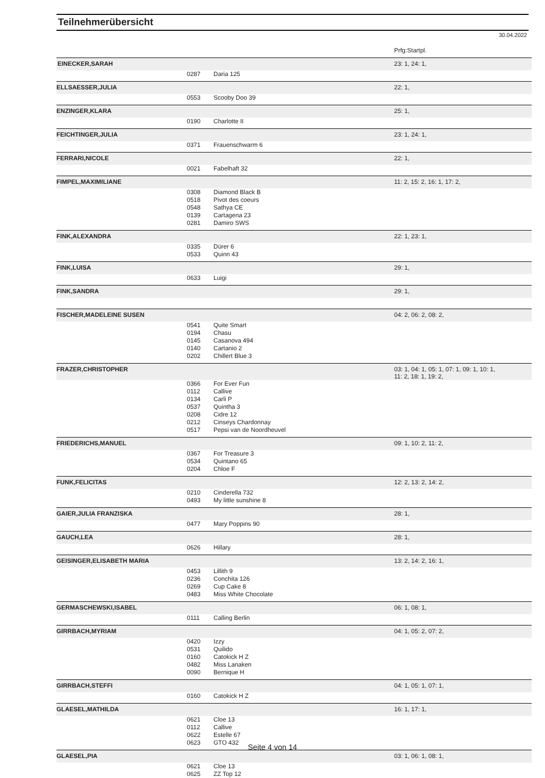Teilnehmerübersicht
30.04.2022
Prfg:Startpl.
| EINECKER,SARAH | | | 23: 1, 24: 1, |
| | 0287 | Daria 125 | |
| ELLSAESSER,JULIA | | | 22: 1, |
| | 0553 | Scooby Doo 39 | |
| ENZINGER,KLARA | | | 25: 1, |
| | 0190 | Charlotte II | |
| FEICHTINGER,JULIA | | | 23: 1, 24: 1, |
| | 0371 | Frauenschwarm 6 | |
| FERRARI,NICOLE | | | 22: 1, |
| | 0021 | Fabelhaft 32 | |
| FIMPEL,MAXIMILIANE | | | 11: 2, 15: 2, 16: 1, 17: 2, |
| | 0308 | Diamond Black B | |
| | 0518 | Pivot des coeurs | |
| | 0548 | Sathya CE | |
| | 0139 | Cartagena 23 | |
| | 0281 | Damiro SWS | |
| FINK,ALEXANDRA | | | 22: 1, 23: 1, |
| | 0335 | Dürer 6 | |
| | 0533 | Quinn 43 | |
| FINK,LUISA | | | 29: 1, |
| | 0633 | Luigi | |
| FINK,SANDRA | | | 29: 1, |
| FISCHER,MADELEINE SUSEN | | | 04: 2, 06: 2, 08: 2, |
| | 0541 | Quite Smart | |
| | 0194 | Chasu | |
| | 0145 | Casanova 494 | |
| | 0140 | Cartanio 2 | |
| | 0202 | Chillert Blue 3 | |
| FRAZER,CHRISTOPHER | | | 03: 1, 04: 1, 05: 1, 07: 1, 09: 1, 10: 1, 11: 2, 18: 1, 19: 2, |
| | 0366 | For Ever Fun | |
| | 0112 | Callive | |
| | 0134 | Carli P | |
| | 0537 | Quintha 3 | |
| | 0208 | Cidre 12 | |
| | 0212 | Cinseys Chardonnay | |
| | 0517 | Pepsi van de Noordheuvel | |
| FRIEDERICHS,MANUEL | | | 09: 1, 10: 2, 11: 2, |
| | 0367 | For Treasure 3 | |
| | 0534 | Quintano 65 | |
| | 0204 | Chloe F | |
| FUNK,FELICITAS | | | 12: 2, 13: 2, 14: 2, |
| | 0210 | Cinderella 732 | |
| | 0493 | My little sunshine 8 | |
| GAIER,JULIA FRANZISKA | | | 28: 1, |
| | 0477 | Mary Poppins 90 | |
| GAUCH,LEA | | | 28: 1, |
| | 0626 | Hillary | |
| GEISINGER,ELISABETH MARIA | | | 13: 2, 14: 2, 16: 1, |
| | 0453 | Lillith 9 | |
| | 0236 | Conchita 126 | |
| | 0269 | Cup Cake 8 | |
| | 0483 | Miss White Chocolate | |
| GERMASCHEWSKI,ISABEL | | | 06: 1, 08: 1, |
| | 0111 | Calling Berlin | |
| GIRRBACH,MYRIAM | | | 04: 1, 05: 2, 07: 2, |
| | 0420 | Izzy | |
| | 0531 | Quilido | |
| | 0160 | Catokick H Z | |
| | 0482 | Miss Lanaken | |
| | 0090 | Bernique H | |
| GIRRBACH,STEFFI | | | 04: 1, 05: 1, 07: 1, |
| | 0160 | Catokick H Z | |
| GLAESEL,MATHILDA | | | 16: 1, 17: 1, |
| | 0621 | Cloe 13 | |
| | 0112 | Callive | |
| | 0622 | Estelle 67 | |
| | 0623 | GTO 432 | |
| GLAESEL,PIA | | | 03: 1, 06: 1, 08: 1, |
| | 0621 | Cloe 13 | |
| | 0625 | ZZ Top 12 | |
Seite 4 von 14